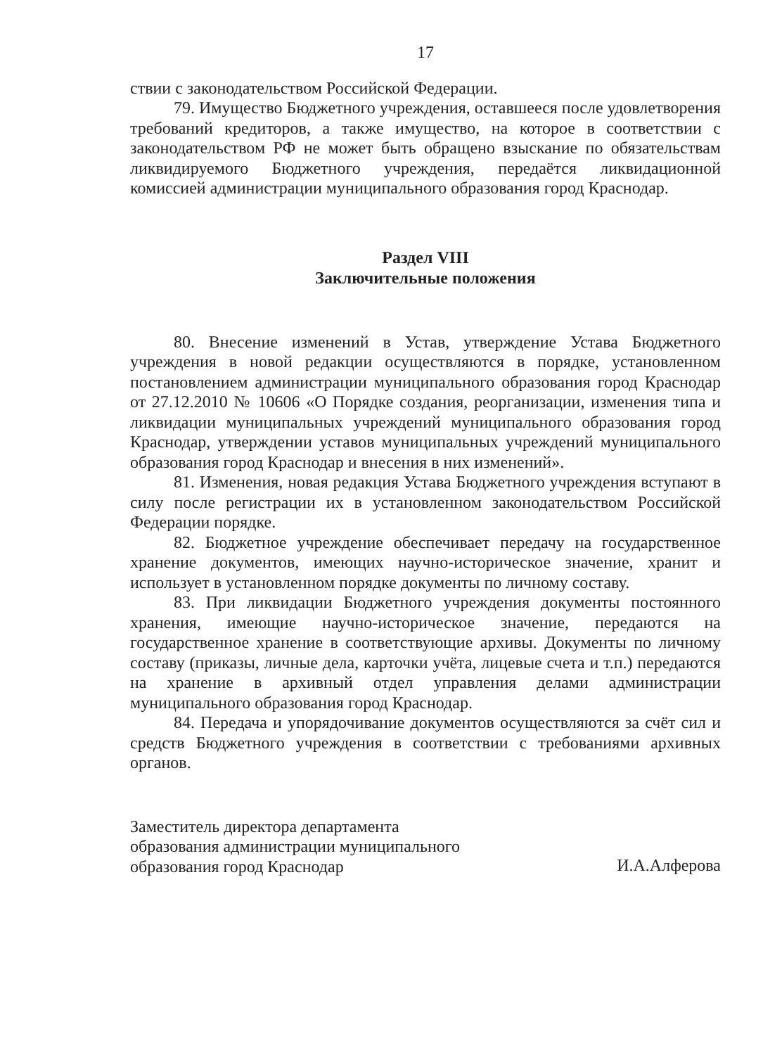17
ствии с законодательством Российской Федерации.
79. Имущество Бюджетного учреждения, оставшееся после удовлетворения требований кредиторов, а также имущество, на которое в соответствии с законодательством РФ не может быть обращено взыскание по обязательствам ликвидируемого Бюджетного учреждения, передаётся ликвидационной комиссией администрации муниципального образования город Краснодар.
Раздел VIII
Заключительные положения
80. Внесение изменений в Устав, утверждение Устава Бюджетного учреждения в новой редакции осуществляются в порядке, установленном постановлением администрации муниципального образования город Краснодар от 27.12.2010 № 10606 «О Порядке создания, реорганизации, изменения типа и ликвидации муниципальных учреждений муниципального образования город Краснодар, утверждении уставов муниципальных учреждений муниципального образования город Краснодар и внесения в них изменений».
81. Изменения, новая редакция Устава Бюджетного учреждения вступают в силу после регистрации их в установленном законодательством Российской Федерации порядке.
82. Бюджетное учреждение обеспечивает передачу на государственное хранение документов, имеющих научно-историческое значение, хранит и использует в установленном порядке документы по личному составу.
83. При ликвидации Бюджетного учреждения документы постоянного хранения, имеющие научно-историческое значение, передаются на государственное хранение в соответствующие архивы. Документы по личному составу (приказы, личные дела, карточки учёта, лицевые счета и т.п.) передаются на хранение в архивный отдел управления делами администрации муниципального образования город Краснодар.
84. Передача и упорядочивание документов осуществляются за счёт сил и средств Бюджетного учреждения в соответствии с требованиями архивных органов.
Заместитель директора департамента
образования администрации муниципального
образования город Краснодар
И.А.Алферова